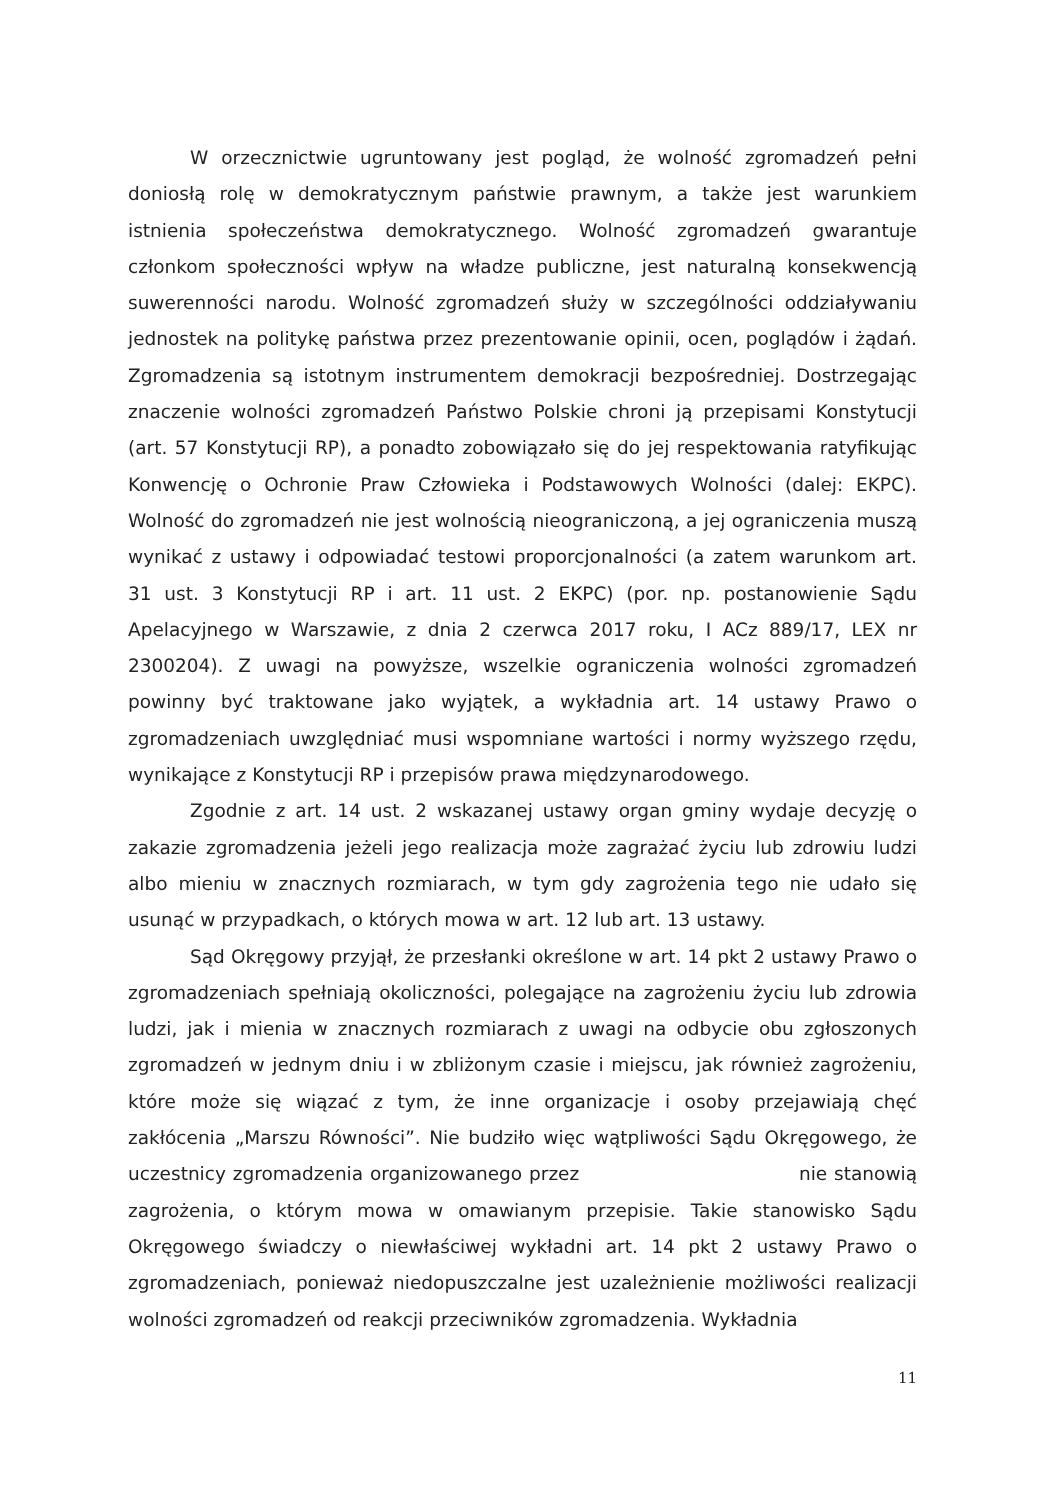W orzecznictwie ugruntowany jest pogląd, że wolność zgromadzeń pełni doniosłą rolę w demokratycznym państwie prawnym, a także jest warunkiem istnienia społeczeństwa demokratycznego. Wolność zgromadzeń gwarantuje członkom społeczności wpływ na władze publiczne, jest naturalną konsekwencją suwerenności narodu. Wolność zgromadzeń służy w szczególności oddziaływaniu jednostek na politykę państwa przez prezentowanie opinii, ocen, poglądów i żądań. Zgromadzenia są istotnym instrumentem demokracji bezpośredniej. Dostrzegając znaczenie wolności zgromadzeń Państwo Polskie chroni ją przepisami Konstytucji (art. 57 Konstytucji RP), a ponadto zobowiązało się do jej respektowania ratyfikując Konwencję o Ochronie Praw Człowieka i Podstawowych Wolności (dalej: EKPC). Wolność do zgromadzeń nie jest wolnością nieograniczoną, a jej ograniczenia muszą wynikać z ustawy i odpowiadać testowi proporcjonalności (a zatem warunkom art. 31 ust. 3 Konstytucji RP i art. 11 ust. 2 EKPC) (por. np. postanowienie Sądu Apelacyjnego w Warszawie, z dnia 2 czerwca 2017 roku, I ACz 889/17, LEX nr 2300204). Z uwagi na powyższe, wszelkie ograniczenia wolności zgromadzeń powinny być traktowane jako wyjątek, a wykładnia art. 14 ustawy Prawo o zgromadzeniach uwzględniać musi wspomniane wartości i normy wyższego rzędu, wynikające z Konstytucji RP i przepisów prawa międzynarodowego.
Zgodnie z art. 14 ust. 2 wskazanej ustawy organ gminy wydaje decyzję o zakazie zgromadzenia jeżeli jego realizacja może zagrażać życiu lub zdrowiu ludzi albo mieniu w znacznych rozmiarach, w tym gdy zagrożenia tego nie udało się usunąć w przypadkach, o których mowa w art. 12 lub art. 13 ustawy.
Sąd Okręgowy przyjął, że przesłanki określone w art. 14 pkt 2 ustawy Prawo o zgromadzeniach spełniają okoliczności, polegające na zagrożeniu życiu lub zdrowia ludzi, jak i mienia w znacznych rozmiarach z uwagi na odbycie obu zgłoszonych zgromadzeń w jednym dniu i w zbliżonym czasie i miejscu, jak również zagrożeniu, które może się wiązać z tym, że inne organizacje i osoby przejawiają chęć zakłócenia „Marszu Równości”. Nie budziło więc wątpliwości Sądu Okręgowego, że uczestnicy zgromadzenia organizowanego przez nie stanowią zagrożenia, o którym mowa w omawianym przepisie. Takie stanowisko Sądu Okręgowego świadczy o niewłaściwej wykładni art. 14 pkt 2 ustawy Prawo o zgromadzeniach, ponieważ niedopuszczalne jest uzależnienie możliwości realizacji wolności zgromadzeń od reakcji przeciwników zgromadzenia. Wykładnia
11